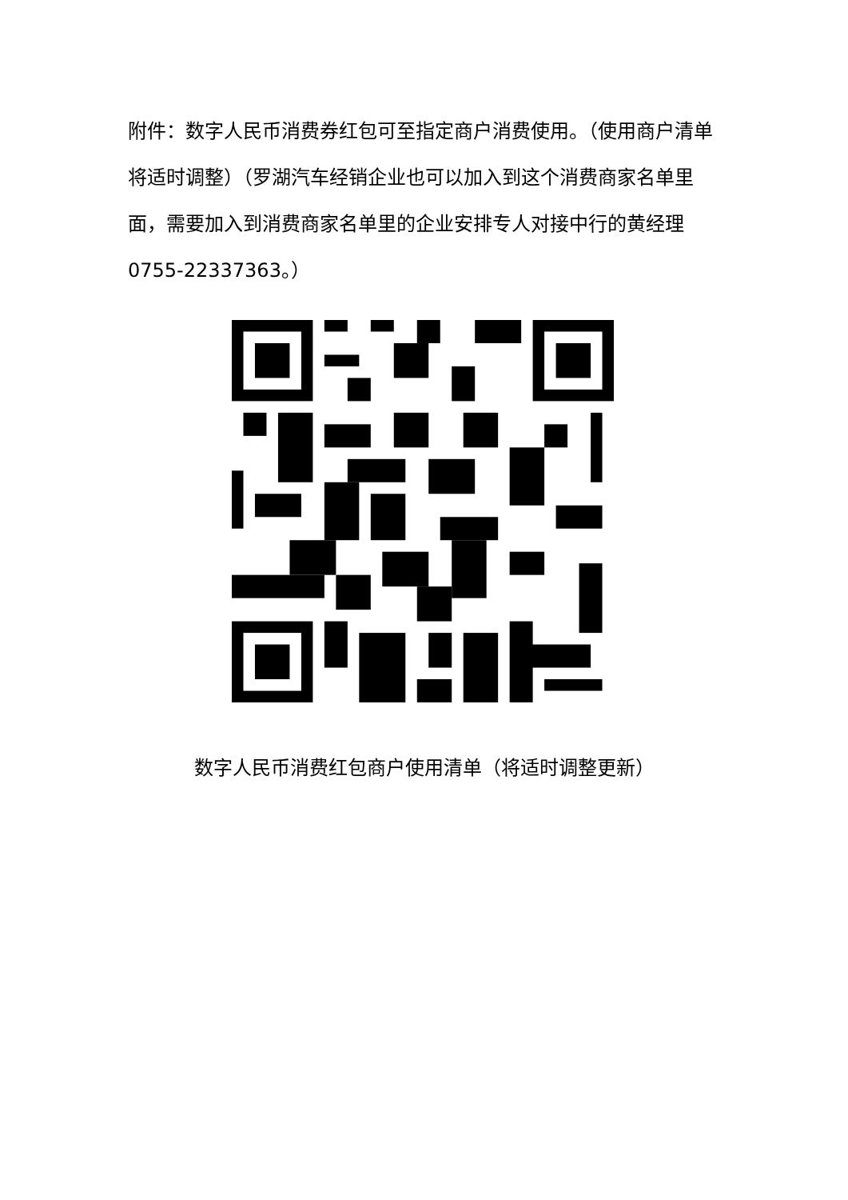附件：数字人民币消费券红包可至指定商户消费使用。（使用商户清单将适时调整）（罗湖汽车经销企业也可以加入到这个消费商家名单里面，需要加入到消费商家名单里的企业安排专人对接中行的黄经理0755-22337363。）
数字人民币消费红包商户使用清单（将适时调整更新）